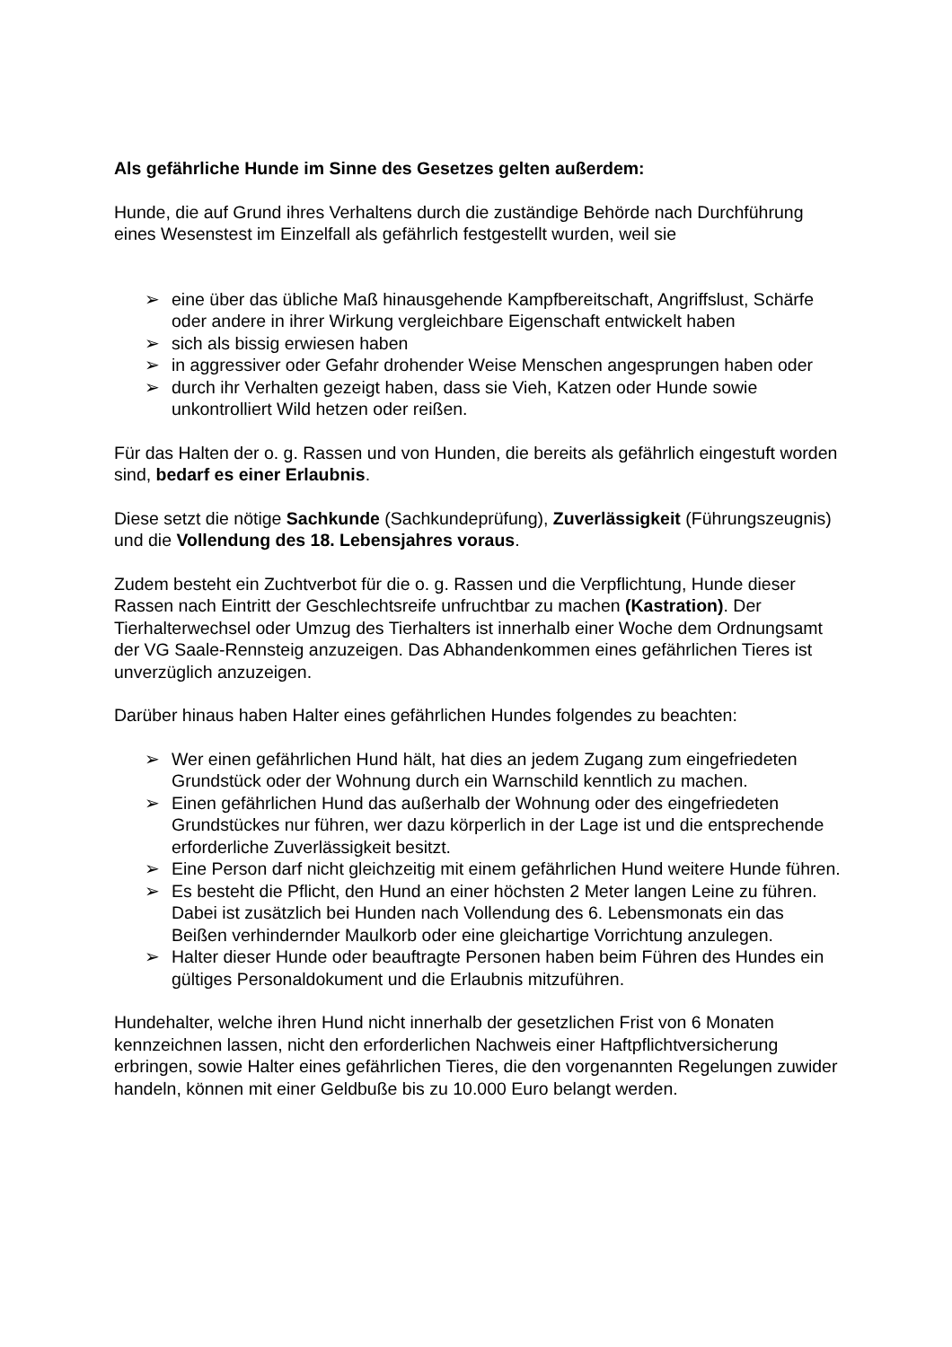Als gefährliche Hunde im Sinne des Gesetzes gelten außerdem:
Hunde, die auf Grund ihres Verhaltens durch die zuständige Behörde nach Durchführung eines Wesenstest im Einzelfall als gefährlich festgestellt wurden, weil sie
➢ eine über das übliche Maß hinausgehende Kampfbereitschaft, Angriffslust, Schärfe oder andere in ihrer Wirkung vergleichbare Eigenschaft entwickelt haben
➢ sich als bissig erwiesen haben
➢ in aggressiver oder Gefahr drohender Weise Menschen angesprungen haben oder
➢ durch ihr Verhalten gezeigt haben, dass sie Vieh, Katzen oder Hunde sowie unkontrolliert Wild hetzen oder reißen.
Für das Halten der o. g. Rassen und von Hunden, die bereits als gefährlich eingestuft worden sind, bedarf es einer Erlaubnis.
Diese setzt die nötige Sachkunde (Sachkundeprüfung), Zuverlässigkeit (Führungszeugnis) und die Vollendung des 18. Lebensjahres voraus.
Zudem besteht ein Zuchtverbot für die o. g. Rassen und die Verpflichtung, Hunde dieser Rassen nach Eintritt der Geschlechtsreife unfruchtbar zu machen (Kastration). Der Tierhalterwechsel oder Umzug des Tierhalters ist innerhalb einer Woche dem Ordnungsamt der VG Saale-Rennsteig anzuzeigen. Das Abhandenkommen eines gefährlichen Tieres ist unverzüglich anzuzeigen.
Darüber hinaus haben Halter eines gefährlichen Hundes folgendes zu beachten:
➢ Wer einen gefährlichen Hund hält, hat dies an jedem Zugang zum eingefriedeten Grundstück oder der Wohnung durch ein Warnschild kenntlich zu machen.
➢ Einen gefährlichen Hund das außerhalb der Wohnung oder des eingefriedeten Grundstückes nur führen, wer dazu körperlich in der Lage ist und die entsprechende erforderliche Zuverlässigkeit besitzt.
➢ Eine Person darf nicht gleichzeitig mit einem gefährlichen Hund weitere Hunde führen.
➢ Es besteht die Pflicht, den Hund an einer höchsten 2 Meter langen Leine zu führen. Dabei ist zusätzlich bei Hunden nach Vollendung des 6. Lebensmonats ein das Beißen verhindernder Maulkorb oder eine gleichartige Vorrichtung anzulegen.
➢ Halter dieser Hunde oder beauftragte Personen haben beim Führen des Hundes ein gültiges Personaldokument und die Erlaubnis mitzuführen.
Hundehalter, welche ihren Hund nicht innerhalb der gesetzlichen Frist von 6 Monaten kennzeichnen lassen, nicht den erforderlichen Nachweis einer Haftpflichtversicherung erbringen, sowie Halter eines gefährlichen Tieres, die den vorgenannten Regelungen zuwider handeln, können mit einer Geldbuße bis zu 10.000 Euro belangt werden.